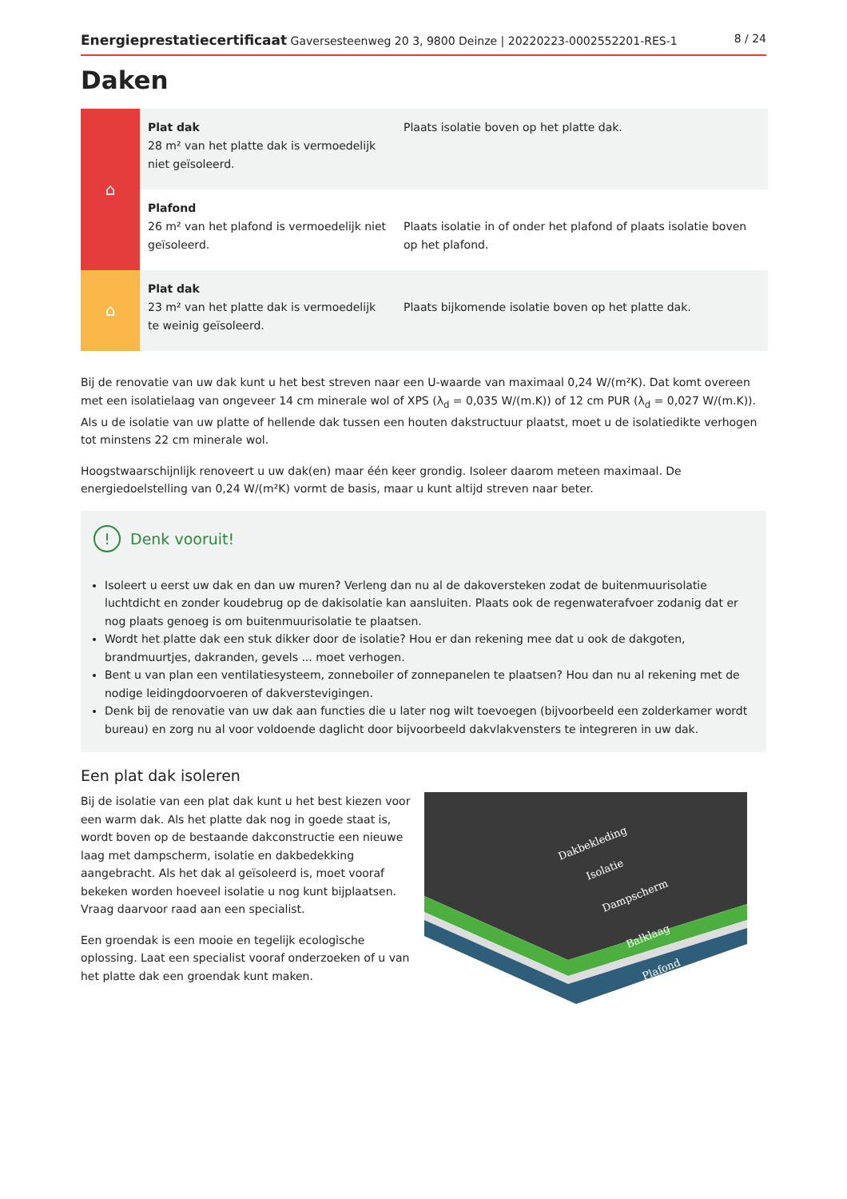Energieprestatiecertificaat Gaversesteenweg 20 3, 9800 Deinze | 20220223-0002552201-RES-1 8 / 24
Daken
| ⌂ | Plat dak 28 m² van het platte dak is vermoedelijk niet geïsoleerd. | Plaats isolatie boven op het platte dak. |
| | Plafond 26 m² van het plafond is vermoedelijk niet geïsoleerd. | Plaats isolatie in of onder het plafond of plaats isolatie boven op het plafond. |
| ⌂ | Plat dak 23 m² van het platte dak is vermoedelijk te weinig geïsoleerd. | Plaats bijkomende isolatie boven op het platte dak. |
Bij de renovatie van uw dak kunt u het best streven naar een U-waarde van maximaal 0,24 W/(m²K). Dat komt overeen met een isolatielaag van ongeveer 14 cm minerale wol of XPS (λ<sub>d</sub> = 0,035 W/(m.K)) of 12 cm PUR (λ<sub>d</sub> = 0,027 W/(m.K)). Als u de isolatie van uw platte of hellende dak tussen een houten dakstructuur plaatst, moet u de isolatiedikte verhogen tot minstens 22 cm minerale wol.
Hoogstwaarschijnlijk renoveert u uw dak(en) maar één keer grondig. Isoleer daarom meteen maximaal. De energiedoelstelling van 0,24 W/(m²K) vormt de basis, maar u kunt altijd streven naar beter.
! Denk vooruit!
Isoleert u eerst uw dak en dan uw muren? Verleng dan nu al de dakoversteken zodat de buitenmuurisolatie luchtdicht en zonder koudebrug op de dakisolatie kan aansluiten. Plaats ook de regenwaterafvoer zodanig dat er nog plaats genoeg is om buitenmuurisolatie te plaatsen.
Wordt het platte dak een stuk dikker door de isolatie? Hou er dan rekening mee dat u ook de dakgoten, brandmuurtjes, dakranden, gevels ... moet verhogen.
Bent u van plan een ventilatiesysteem, zonneboiler of zonnepanelen te plaatsen? Hou dan nu al rekening met de nodige leidingdoorvoeren of dakverstevigingen.
Denk bij de renovatie van uw dak aan functies die u later nog wilt toevoegen (bijvoorbeeld een zolderkamer wordt bureau) en zorg nu al voor voldoende daglicht door bijvoorbeeld dakvlakvensters te integreren in uw dak.
Een plat dak isoleren
Bij de isolatie van een plat dak kunt u het best kiezen voor een warm dak. Als het platte dak nog in goede staat is, wordt boven op de bestaande dakconstructie een nieuwe laag met dampscherm, isolatie en dakbedekking aangebracht. Als het dak al geïsoleerd is, moet vooraf bekeken worden hoeveel isolatie u nog kunt bijplaatsen. Vraag daarvoor raad aan een specialist.
Een groendak is een mooie en tegelijk ecologische oplossing. Laat een specialist vooraf onderzoeken of u van het platte dak een groendak kunt maken.
Dakbekleding
Isolatie
Dampscherm
Balklaag
Plafond